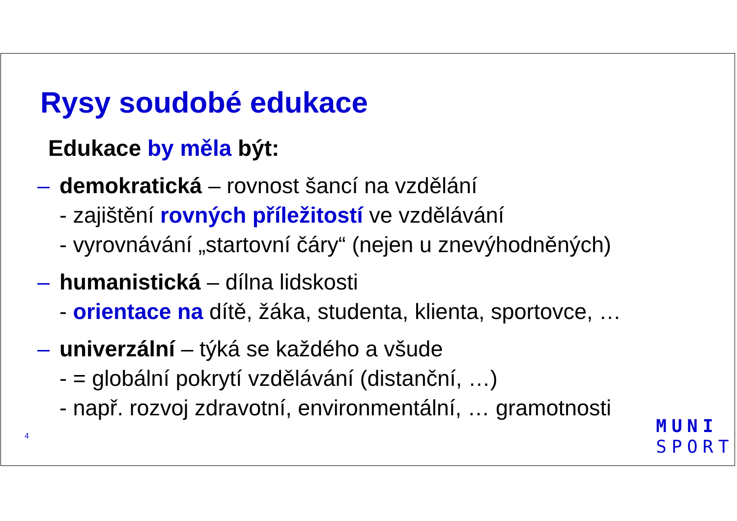Rysy soudobé edukace
Edukace by měla být:
– demokratická – rovnost šancí na vzdělání
- zajištění rovných příležitostí ve vzdělávání
- vyrovnávání „startovní čáry“ (nejen u znevýhodněných)
– humanistická – dílna lidskosti
- orientace na dítě, žáka, studenta, klienta, sportovce, …
– univerzální – týká se každého a všude
- = globální pokrytí vzdělávání (distanční, …)
- např. rozvoj zdravotní, environmentální, … gramotnosti
4
MUNI
SPORT